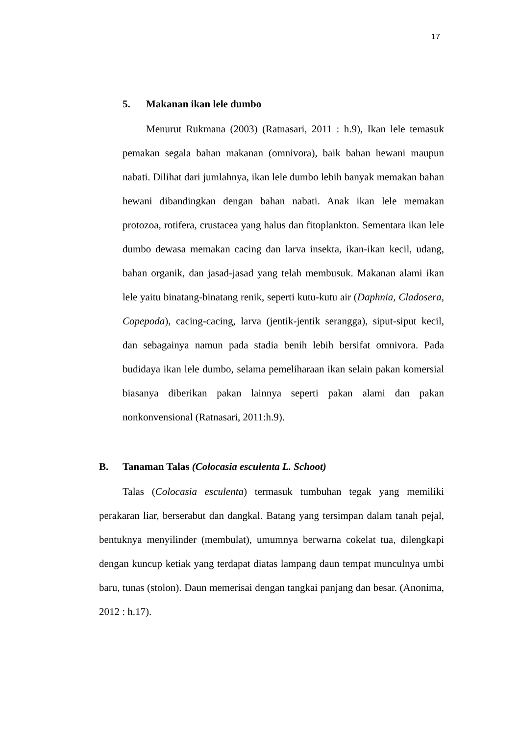17
5. Makanan ikan lele dumbo
Menurut Rukmana (2003) (Ratnasari, 2011 : h.9), Ikan lele temasuk pemakan segala bahan makanan (omnivora), baik bahan hewani maupun nabati. Dilihat dari jumlahnya, ikan lele dumbo lebih banyak memakan bahan hewani dibandingkan dengan bahan nabati. Anak ikan lele memakan protozoa, rotifera, crustacea yang halus dan fitoplankton. Sementara ikan lele dumbo dewasa memakan cacing dan larva insekta, ikan-ikan kecil, udang, bahan organik, dan jasad-jasad yang telah membusuk. Makanan alami ikan lele yaitu binatang-binatang renik, seperti kutu-kutu air (Daphnia, Cladosera, Copepoda), cacing-cacing, larva (jentik-jentik serangga), siput-siput kecil, dan sebagainya namun pada stadia benih lebih bersifat omnivora. Pada budidaya ikan lele dumbo, selama pemeliharaan ikan selain pakan komersial biasanya diberikan pakan lainnya seperti pakan alami dan pakan nonkonvensional (Ratnasari, 2011:h.9).
B. Tanaman Talas (Colocasia esculenta L. Schoot)
Talas (Colocasia esculenta) termasuk tumbuhan tegak yang memiliki perakaran liar, berserabut dan dangkal. Batang yang tersimpan dalam tanah pejal, bentuknya menyilinder (membulat), umumnya berwarna cokelat tua, dilengkapi dengan kuncup ketiak yang terdapat diatas lampang daun tempat munculnya umbi baru, tunas (stolon). Daun memerisai dengan tangkai panjang dan besar. (Anonima, 2012 : h.17).